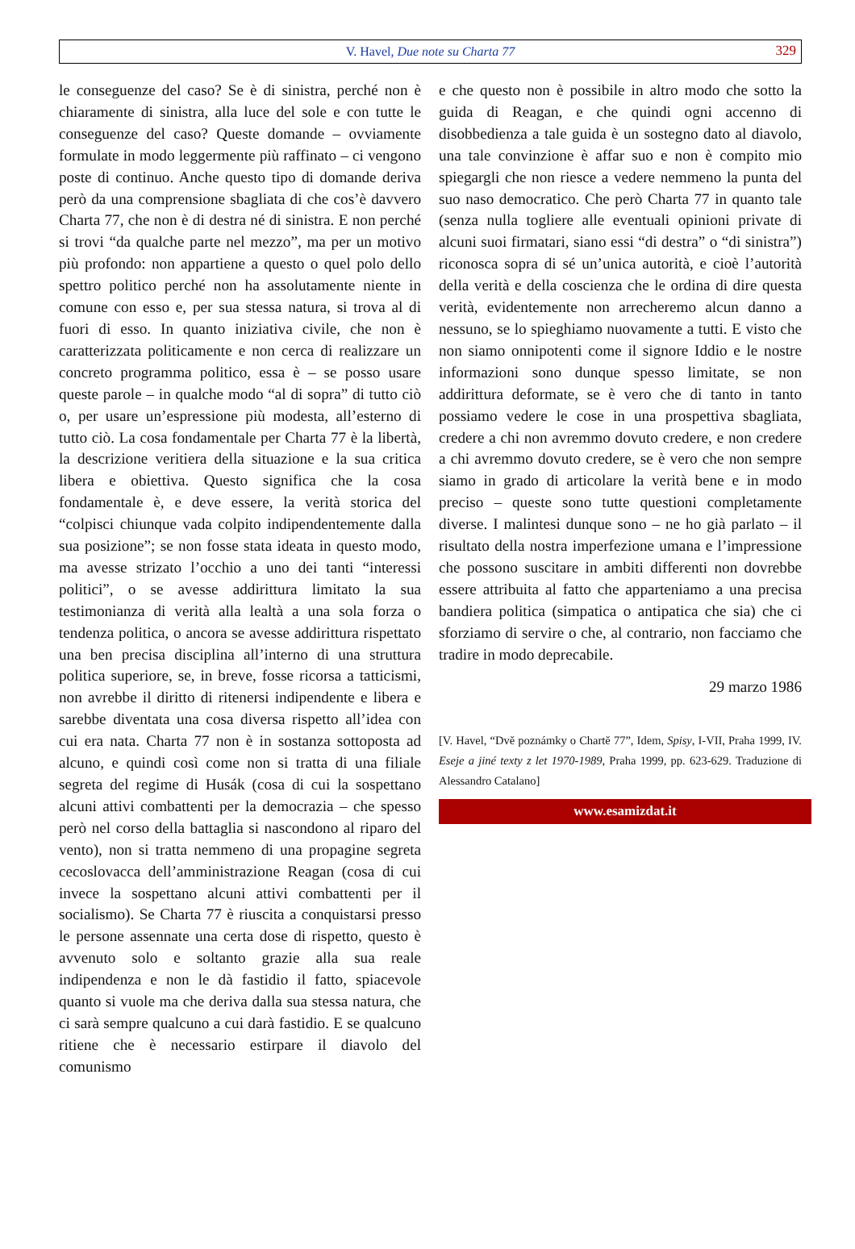V. Havel, Due note su Charta 77 329
le conseguenze del caso? Se è di sinistra, perché non è chiaramente di sinistra, alla luce del sole e con tutte le conseguenze del caso? Queste domande – ovviamente formulate in modo leggermente più raffinato – ci vengono poste di continuo. Anche questo tipo di domande deriva però da una comprensione sbagliata di che cos’è davvero Charta 77, che non è di destra né di sinistra. E non perché si trovi “da qualche parte nel mezzo”, ma per un motivo più profondo: non appartiene a questo o quel polo dello spettro politico perché non ha assolutamente niente in comune con esso e, per sua stessa natura, si trova al di fuori di esso. In quanto iniziativa civile, che non è caratterizzata politicamente e non cerca di realizzare un concreto programma politico, essa è – se posso usare queste parole – in qualche modo “al di sopra” di tutto ciò o, per usare un’espressione più modesta, all’esterno di tutto ciò. La cosa fondamentale per Charta 77 è la libertà, la descrizione veritiera della situazione e la sua critica libera e obiettiva. Questo significa che la cosa fondamentale è, e deve essere, la verità storica del “colpisci chiunque vada colpito indipendentemente dalla sua posizione”; se non fosse stata ideata in questo modo, ma avesse strizato l’occhio a uno dei tanti “interessi politici”, o se avesse addirittura limitato la sua testimonianza di verità alla lealtà a una sola forza o tendenza politica, o ancora se avesse addirittura rispettato una ben precisa disciplina all’interno di una struttura politica superiore, se, in breve, fosse ricorsa a tatticismi, non avrebbe il diritto di ritenersi indipendente e libera e sarebbe diventata una cosa diversa rispetto all’idea con cui era nata. Charta 77 non è in sostanza sottoposta ad alcuno, e quindi così come non si tratta di una filiale segreta del regime di Husák (cosa di cui la sospettano alcuni attivi combattenti per la democrazia – che spesso però nel corso della battaglia si nascondono al riparo del vento), non si tratta nemmeno di una propagine segreta cecoslovacca dell’amministrazione Reagan (cosa di cui invece la sospettano alcuni attivi combattenti per il socialismo). Se Charta 77 è riuscita a conquistarsi presso le persone assennate una certa dose di rispetto, questo è avvenuto solo e soltanto grazie alla sua reale indipendenza e non le dà fastidio il fatto, spiacevole quanto si vuole ma che deriva dalla sua stessa natura, che ci sarà sempre qualcuno a cui darà fastidio. E se qualcuno ritiene che è necessario estirpare il diavolo del comunismo
e che questo non è possibile in altro modo che sotto la guida di Reagan, e che quindi ogni accenno di disobbedienza a tale guida è un sostegno dato al diavolo, una tale convinzione è affar suo e non è compito mio spiegargli che non riesce a vedere nemmeno la punta del suo naso democratico. Che però Charta 77 in quanto tale (senza nulla togliere alle eventuali opinioni private di alcuni suoi firmatari, siano essi “di destra” o “di sinistra”) riconosca sopra di sé un’unica autorità, e cioè l’autorità della verità e della coscienza che le ordina di dire questa verità, evidentemente non arrecheremo alcun danno a nessuno, se lo spieghiamo nuovamente a tutti. E visto che non siamo onnipotenti come il signore Iddio e le nostre informazioni sono dunque spesso limitate, se non addirittura deformate, se è vero che di tanto in tanto possiamo vedere le cose in una prospettiva sbagliata, credere a chi non avremmo dovuto credere, e non credere a chi avremmo dovuto credere, se è vero che non sempre siamo in grado di articolare la verità bene e in modo preciso – queste sono tutte questioni completamente diverse. I malintesi dunque sono – ne ho già parlato – il risultato della nostra imperfezione umana e l’impressione che possono suscitare in ambiti differenti non dovrebbe essere attribuita al fatto che apparteniamo a una precisa bandiera politica (simpatica o antipatica che sia) che ci sforziamo di servire o che, al contrario, non facciamo che tradire in modo deprecabile.
29 marzo 1986
[V. Havel, “Dvě poznámky o Chartě 77”, Idem, Spisy, I-VII, Praha 1999, IV. Eseje a jiné texty z let 1970-1989, Praha 1999, pp. 623-629. Traduzione di Alessandro Catalano]
www.esamizdat.it